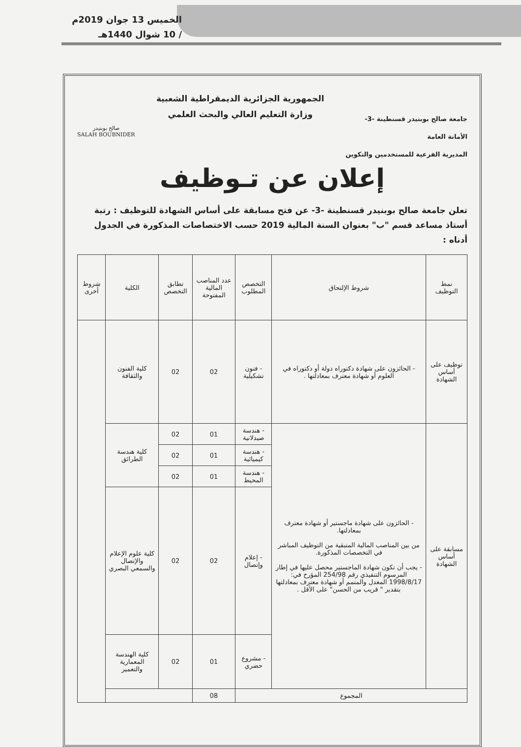الخميس 13 جوان 2019م
/ 10 شوال 1440هـ
جامعة صالح بوبنيدر قسنطينة -3-
الأمانة العامة
المديرية الفرعية للمستخدمين والتكوين
الجمهورية الجزائرية الديمقراطية الشعبية
وزارة التعليم العالي والبحث العلمي
صالح بوبنيدر
SALAH BOUBNIDER
إعلان عن تـوظيف
تعلن جامعة صالح بوبنيدر قسنطينة -3- عن فتح مسابقة على أساس الشهادة للتوظيف : رتبة أستاذ مساعد قسم "ب" بعنوان السنة المالية 2019 حسب الاختصاصات المذكورة في الجدول أدناه :
| نمط التوظيف | شروط الإلتحاق | التخصص المطلوب | عدد المناصب المالية المفتوحة | تطابق التخصص | الكلية | شروط أخرى |
| --- | --- | --- | --- | --- | --- | --- |
| توظيف على أساس الشهادة | - الحائزون على شهادة دكتوراه دولة أو دكتوراه في العلوم أو شهادة معترف بمعادلتها . | - فنون تشكيلية | 02 | 02 | كلية الفنون والثقافة | |
| مسابقة على أساس الشهادة | - الحائزون على شهادة ماجستير أو شهادة معترف بمعادلتها. من بين المناصب المالية المتبقية من التوظيف المباشر في التخصصات المذكورة. - يجب أن تكون شهادة الماجستير محصل عليها في إطار المرسوم التنفيذي رقم 254/98 المؤرخ في: 1998/8/17 المعدل والمتمم أو شهادة معترف بمعادلتها بتقدير " قريب من الحسن" على الأقل . | - هندسة صيدلانية | 01 | 02 | كلية هندسة الطرائق | |
| | | - هندسة كيميائية | 01 | 02 | | |
| | | - هندسة المحيط | 01 | 02 | | |
| | | - إعلام وإتصال | 02 | 02 | كلية علوم الإعلام والإتصال والسمعي البصري | |
| | | - مشروع حضري | 01 | 02 | كلية الهندسة المعمارية والتعمير | |
| المجموع | | | 08 | | | |